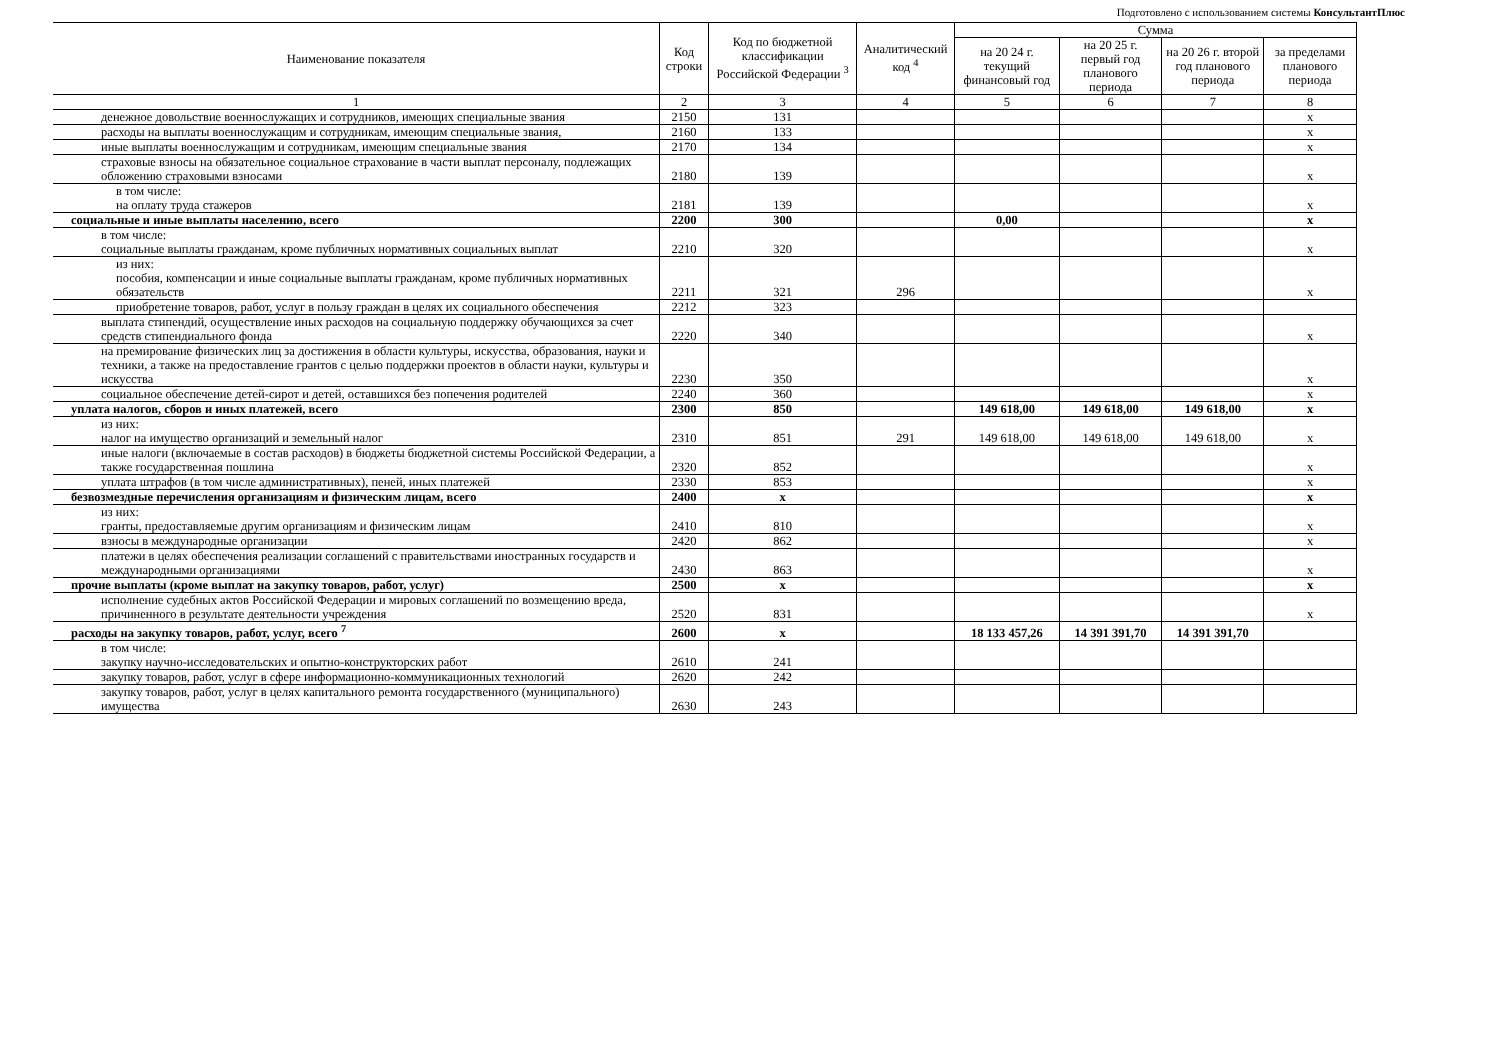Подготовлено с использованием системы КонсультантПлюс
| Наименование показателя | Код строки | Код по бюджетной классификации Российской Федерации <sup>3</sup> | Аналитический код <sup>4</sup> | Сумма | | | |
| --- | --- | --- | --- | --- | --- | --- | --- |
| | | | | на 20 24 г. текущий финансовый год | на 20 25 г. первый год планового периода | на 20 26 г. второй год планового периода | за пределами планового периода |
| 1 | 2 | 3 | 4 | 5 | 6 | 7 | 8 |
| денежное довольствие военнослужащих и сотрудников, имеющих специальные звания | 2150 | 131 | | | | | x |
| расходы на выплаты военнослужащим и сотрудникам, имеющим специальные звания, | 2160 | 133 | | | | | x |
| иные выплаты военнослужащим и сотрудникам, имеющим специальные звания | 2170 | 134 | | | | | x |
| страховые взносы на обязательное социальное страхование в части выплат персоналу, подлежащих обложению страховыми взносами | 2180 | 139 | | | | | x |
| в том числе: на оплату труда стажеров | 2181 | 139 | | | | | x |
| социальные и иные выплаты населению, всего | 2200 | 300 | | 0,00 | | | x |
| в том числе: социальные выплаты гражданам, кроме публичных нормативных социальных выплат | 2210 | 320 | | | | | x |
| из них: пособия, компенсации и иные социальные выплаты гражданам, кроме публичных нормативных обязательств | 2211 | 321 | 296 | | | | x |
| приобретение товаров, работ, услуг в пользу граждан в целях их социального обеспечения | 2212 | 323 | | | | | |
| выплата стипендий, осуществление иных расходов на социальную поддержку обучающихся за счет средств стипендиального фонда | 2220 | 340 | | | | | x |
| на премирование физических лиц за достижения в области культуры, искусства, образования, науки и техники, а также на предоставление грантов с целью поддержки проектов в области науки, культуры и искусства | 2230 | 350 | | | | | x |
| социальное обеспечение детей-сирот и детей, оставшихся без попечения родителей | 2240 | 360 | | | | | x |
| уплата налогов, сборов и иных платежей, всего | 2300 | 850 | | 149 618,00 | 149 618,00 | 149 618,00 | x |
| из них: налог на имущество организаций и земельный налог | 2310 | 851 | 291 | 149 618,00 | 149 618,00 | 149 618,00 | x |
| иные налоги (включаемые в состав расходов) в бюджеты бюджетной системы Российской Федерации, а также государственная пошлина | 2320 | 852 | | | | | x |
| уплата штрафов (в том числе административных), пеней, иных платежей | 2330 | 853 | | | | | x |
| безвозмездные перечисления организациям и физическим лицам, всего | 2400 | x | | | | | x |
| из них: гранты, предоставляемые другим организациям и физическим лицам | 2410 | 810 | | | | | x |
| взносы в международные организации | 2420 | 862 | | | | | x |
| платежи в целях обеспечения реализации соглашений с правительствами иностранных государств и международными организациями | 2430 | 863 | | | | | x |
| прочие выплаты (кроме выплат на закупку товаров, работ, услуг) | 2500 | x | | | | | x |
| исполнение судебных актов Российской Федерации и мировых соглашений по возмещению вреда, причиненного в результате деятельности учреждения | 2520 | 831 | | | | | x |
| расходы на закупку товаров, работ, услуг, всего <sup>7</sup> | 2600 | x | | 18 133 457,26 | 14 391 391,70 | 14 391 391,70 | |
| в том числе: закупку научно-исследовательских и опытно-конструкторских работ | 2610 | 241 | | | | | |
| закупку товаров, работ, услуг в сфере информационно-коммуникационных технологий | 2620 | 242 | | | | | |
| закупку товаров, работ, услуг в целях капитального ремонта государственного (муниципального) имущества | 2630 | 243 | | | | | |